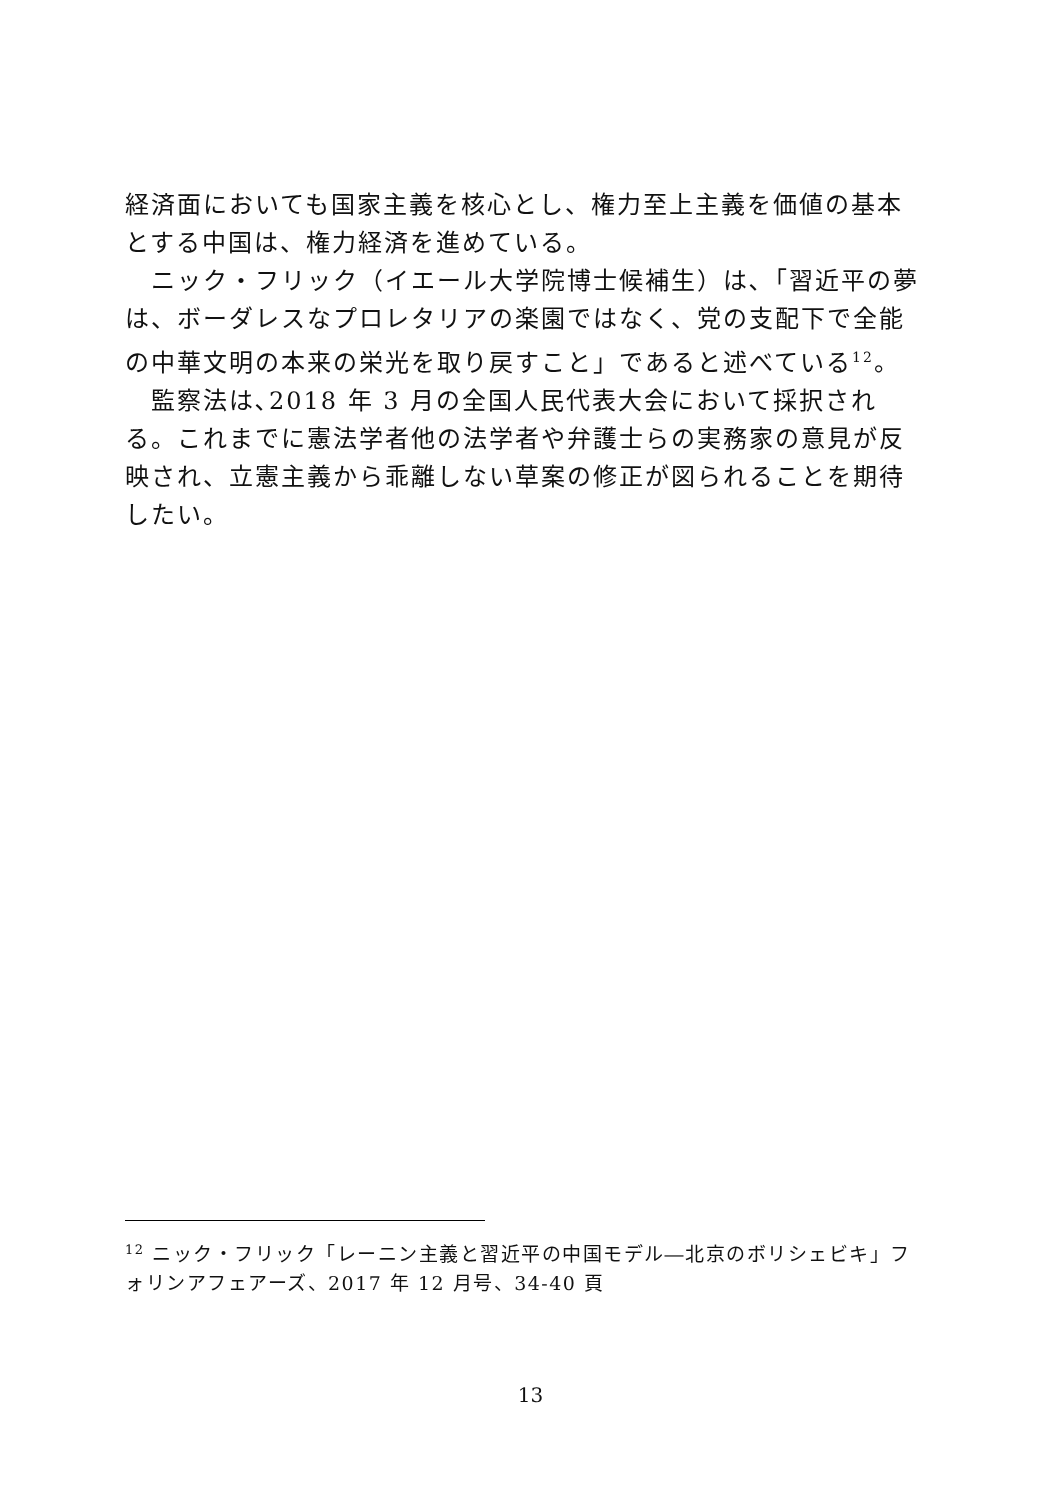経済面においても国家主義を核心とし、権力至上主義を価値の基本とする中国は、権力経済を進めている。
　ニック・フリック（イエール大学院博士候補生）は､「習近平の夢は、ボーダレスなプロレタリアの楽園ではなく、党の支配下で全能の中華文明の本来の栄光を取り戻すこと」であると述べている<sup>12</sup>。
　監察法は､2018 年 3 月の全国人民代表大会において採択される。これまでに憲法学者他の法学者や弁護士らの実務家の意見が反映され、立憲主義から乖離しない草案の修正が図られることを期待したい。
<sup>12</sup> ニック・フリック「レーニン主義と習近平の中国モデル―北京のボリシェビキ」フォリンアフェアーズ、2017 年 12 月号、34-40 頁
13